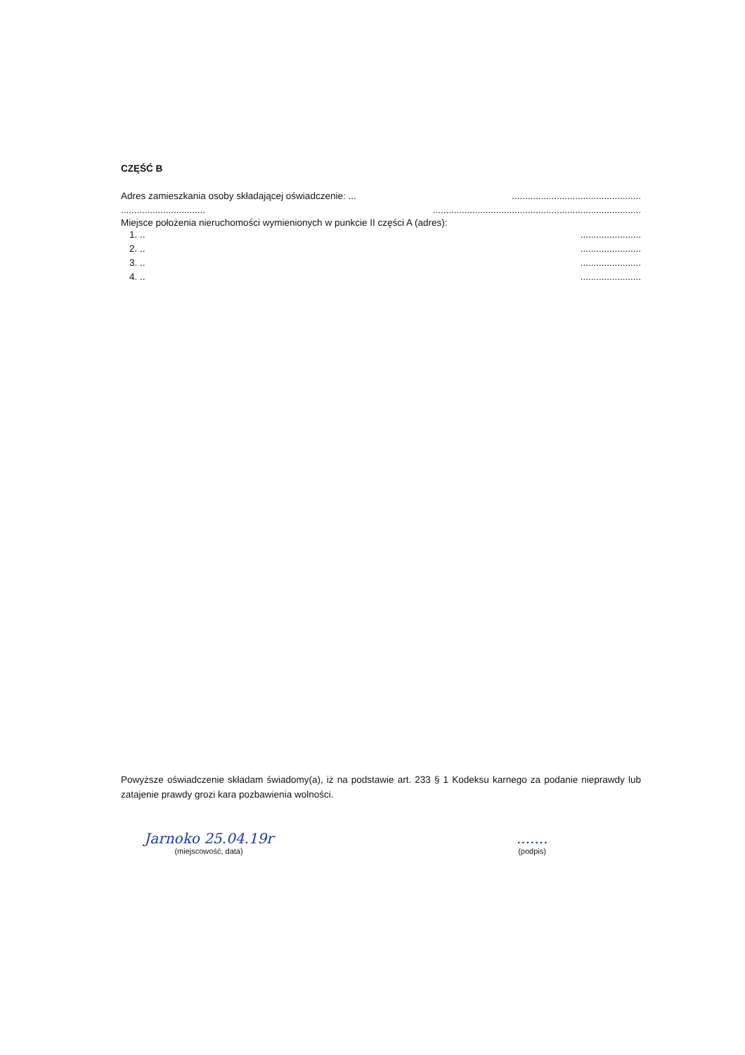CZĘŚĆ B
Adres zamieszkania osoby składającej oświadczenie: ....................................................
...............................................................................................................
Miejsce położenia nieruchomości wymienionych w punkcie II części A (adres):
1. .........................
2. .........................
3. .........................
4. .........................
Powyższe oświadczenie składam świadomy(a), iż na podstawie art. 233 § 1 Kodeksu karnego za podanie nieprawdy lub zatajenie prawdy grozi kara pozbawienia wolności.
Jarnoko 25.04.19r
(miejscowość, data)
.......
(podpis)